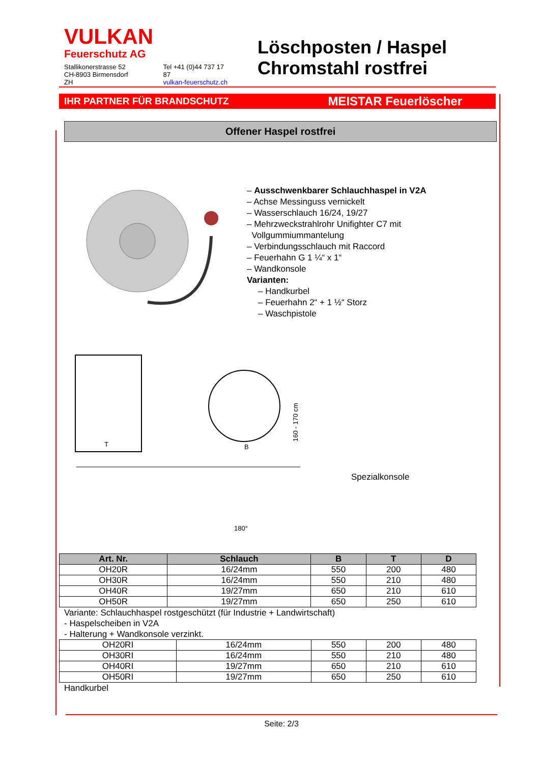VULKAN
Feuerschutz AG
Stallikonerstrasse 52
CH-8903 Birmensdorf ZH
Tel +41 (0)44 737 17 87
vulkan-feuerschutz.ch
Löschposten / Haspel
Chromstahl rostfrei
IHR PARTNER FÜR BRANDSCHUTZ MEISTAR Feuerlöscher
Offener Haspel rostfrei
– Ausschwenkbarer Schlauchhaspel in V2A
– Achse Messinguss vernickelt
– Wasserschlauch 16/24, 19/27
– Mehrzweckstrahlrohr Unifighter C7 mit
Vollgummiummantelung
– Verbindungsschlauch mit Raccord
– Feuerhahn G 1 ¼“ x 1“
– Wandkonsole
Varianten:
– Handkurbel
– Feuerhahn 2“ + 1 ½“ Storz
– Waschpistole
T
B
160 - 170 cm
180°
Spezialkonsole
| Art. Nr. | Schlauch | B | T | D |
| --- | --- | --- | --- | --- |
| OH20R | 16/24mm | 550 | 200 | 480 |
| OH30R | 16/24mm | 550 | 210 | 480 |
| OH40R | 19/27mm | 650 | 210 | 610 |
| OH50R | 19/27mm | 650 | 250 | 610 |
Variante: Schlauchhaspel rostgeschützt (für Industrie + Landwirtschaft)
- Haspelscheiben in V2A
- Halterung + Wandkonsole verzinkt.
| OH20RI | 16/24mm | 550 | 200 | 480 |
| OH30RI | 16/24mm | 550 | 210 | 480 |
| OH40RI | 19/27mm | 650 | 210 | 610 |
| OH50RI | 19/27mm | 650 | 250 | 610 |
Handkurbel
Seite: 2/3